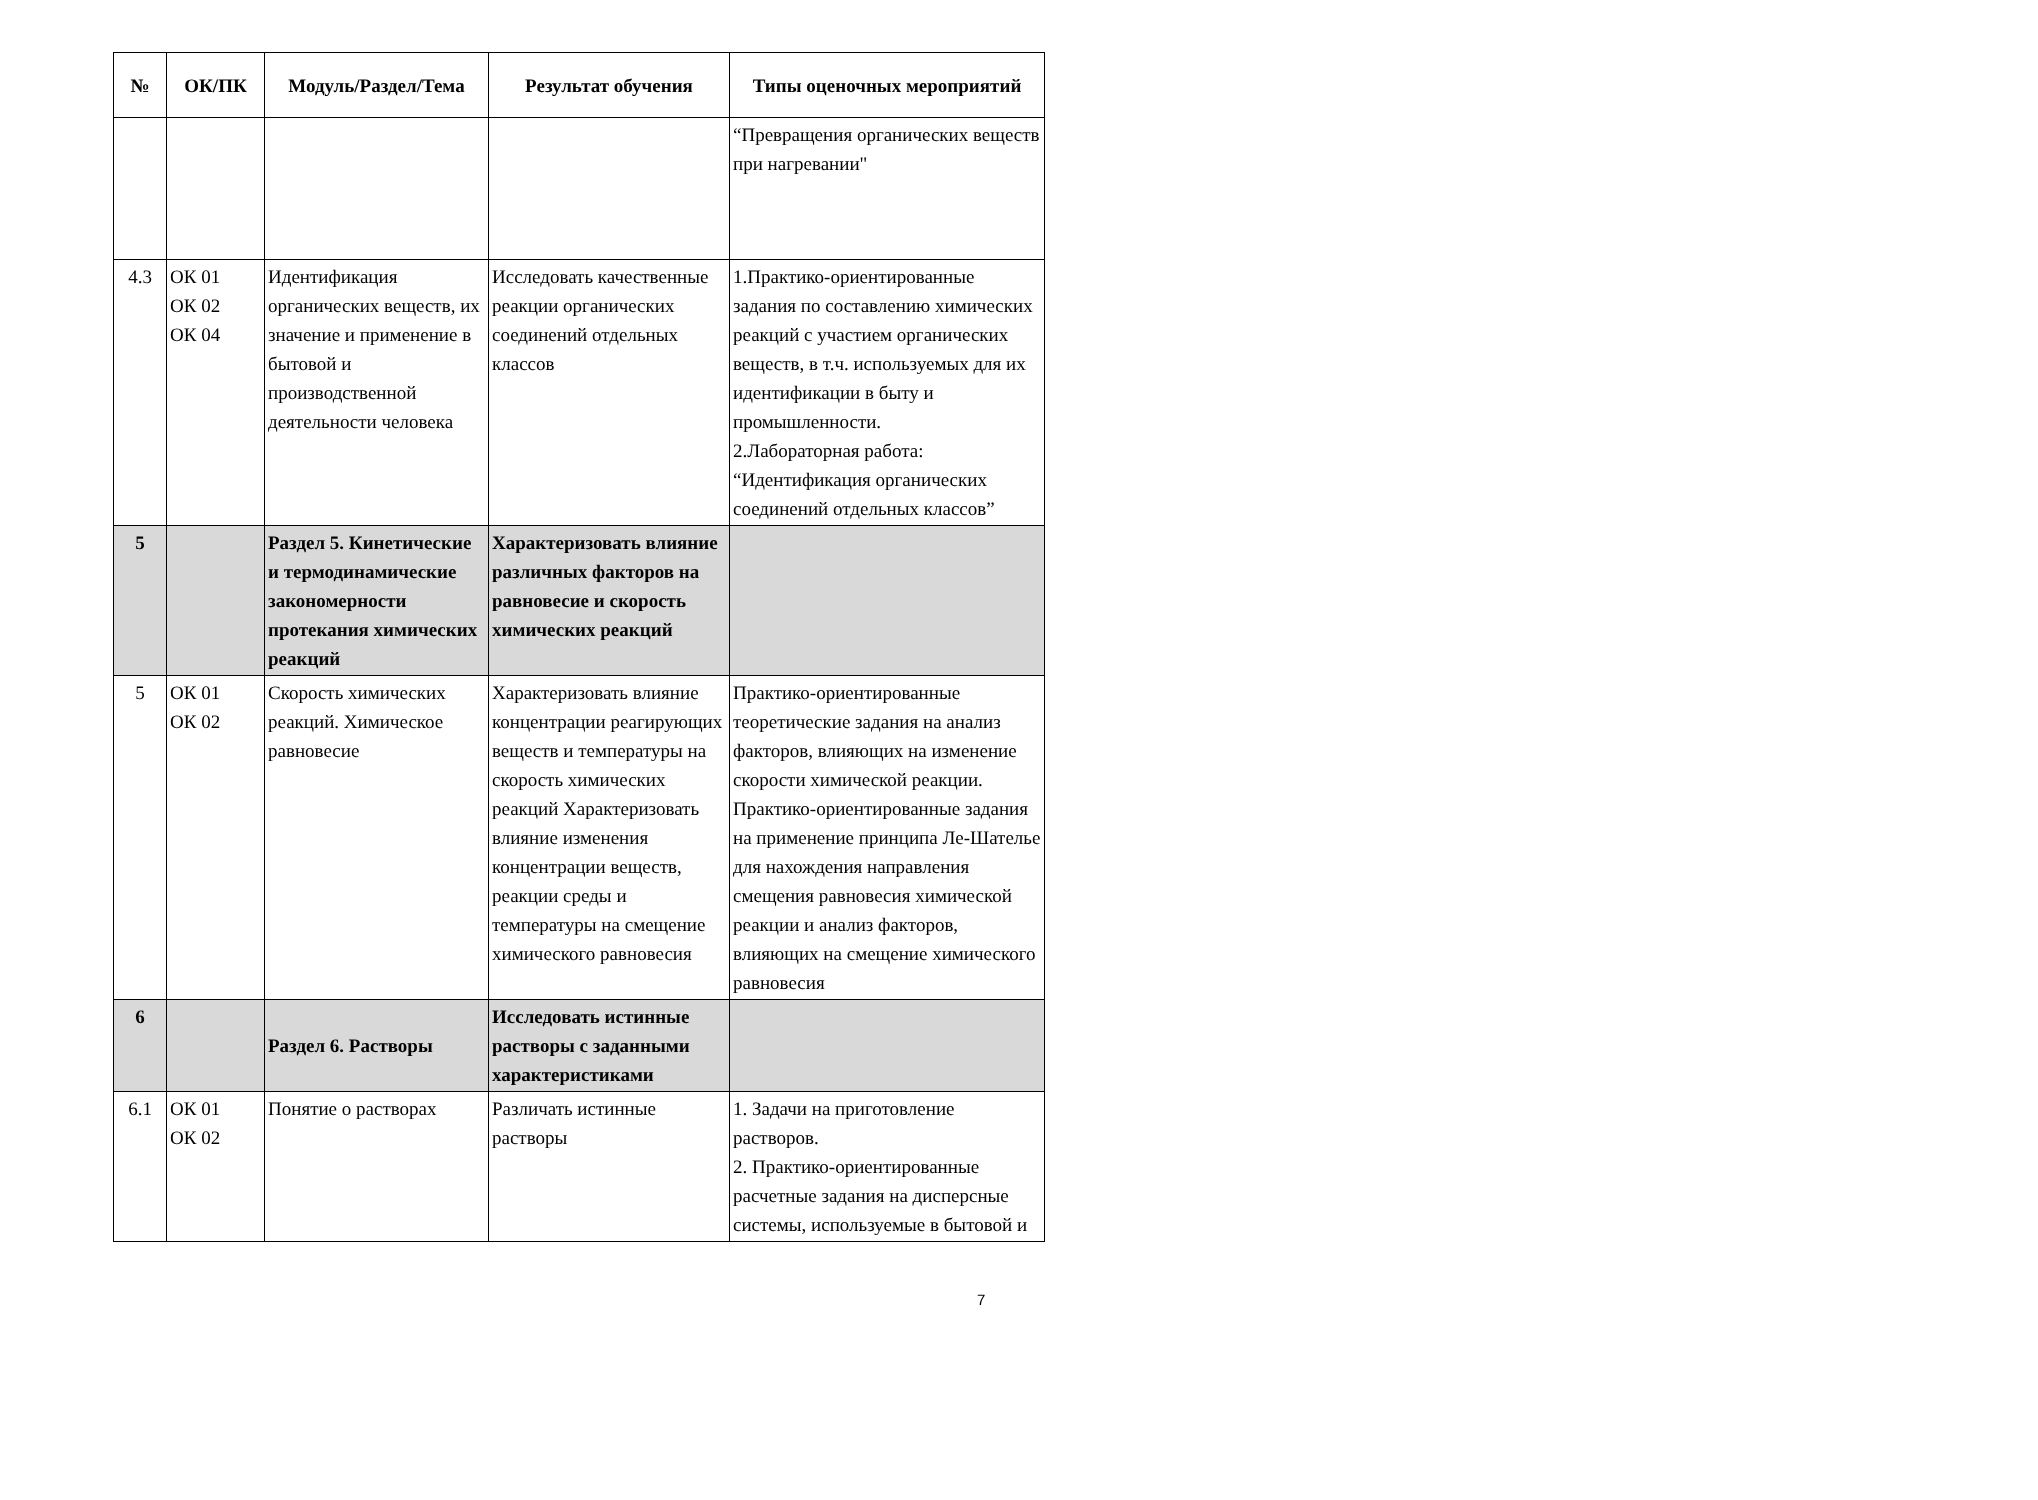| № | ОК/ПК | Модуль/Раздел/Тема | Результат обучения | Типы оценочных мероприятий |
| --- | --- | --- | --- | --- |
| | | | | “Превращения органических веществ при нагревании" |
| 4.3 | ОК 01 ОК 02 ОК 04 | Идентификация органических веществ, их значение и применение в бытовой и производственной деятельности человека | Исследовать качественные реакции органических соединений отдельных классов | 1.Практико-ориентированные задания по составлению химических реакций с участием органических веществ, в т.ч. используемых для их идентификации в быту и промышленности. 2.Лабораторная работа: “Идентификация органических соединений отдельных классов” |
| 5 | | Раздел 5. Кинетические и термодинамические закономерности протекания химических реакций | Характеризовать влияние различных факторов на равновесие и скорость химических реакций | |
| 5 | ОК 01 ОК 02 | Скорость химических реакций. Химическое равновесие | Характеризовать влияние концентрации реагирующих веществ и температуры на скорость химических реакций Характеризовать влияние изменения концентрации веществ, реакции среды и температуры на смещение химического равновесия | Практико-ориентированные теоретические задания на анализ факторов, влияющих на изменение скорости химической реакции. Практико-ориентированные задания на применение принципа Ле-Шателье для нахождения направления смещения равновесия химической реакции и анализ факторов, влияющих на смещение химического равновесия |
| 6 | | Раздел 6. Растворы | Исследовать истинные растворы с заданными характеристиками | |
| 6.1 | ОК 01 ОК 02 | Понятие о растворах | Различать истинные растворы | 1. Задачи на приготовление растворов. 2. Практико-ориентированные расчетные задания на дисперсные системы, используемые в бытовой и |
7